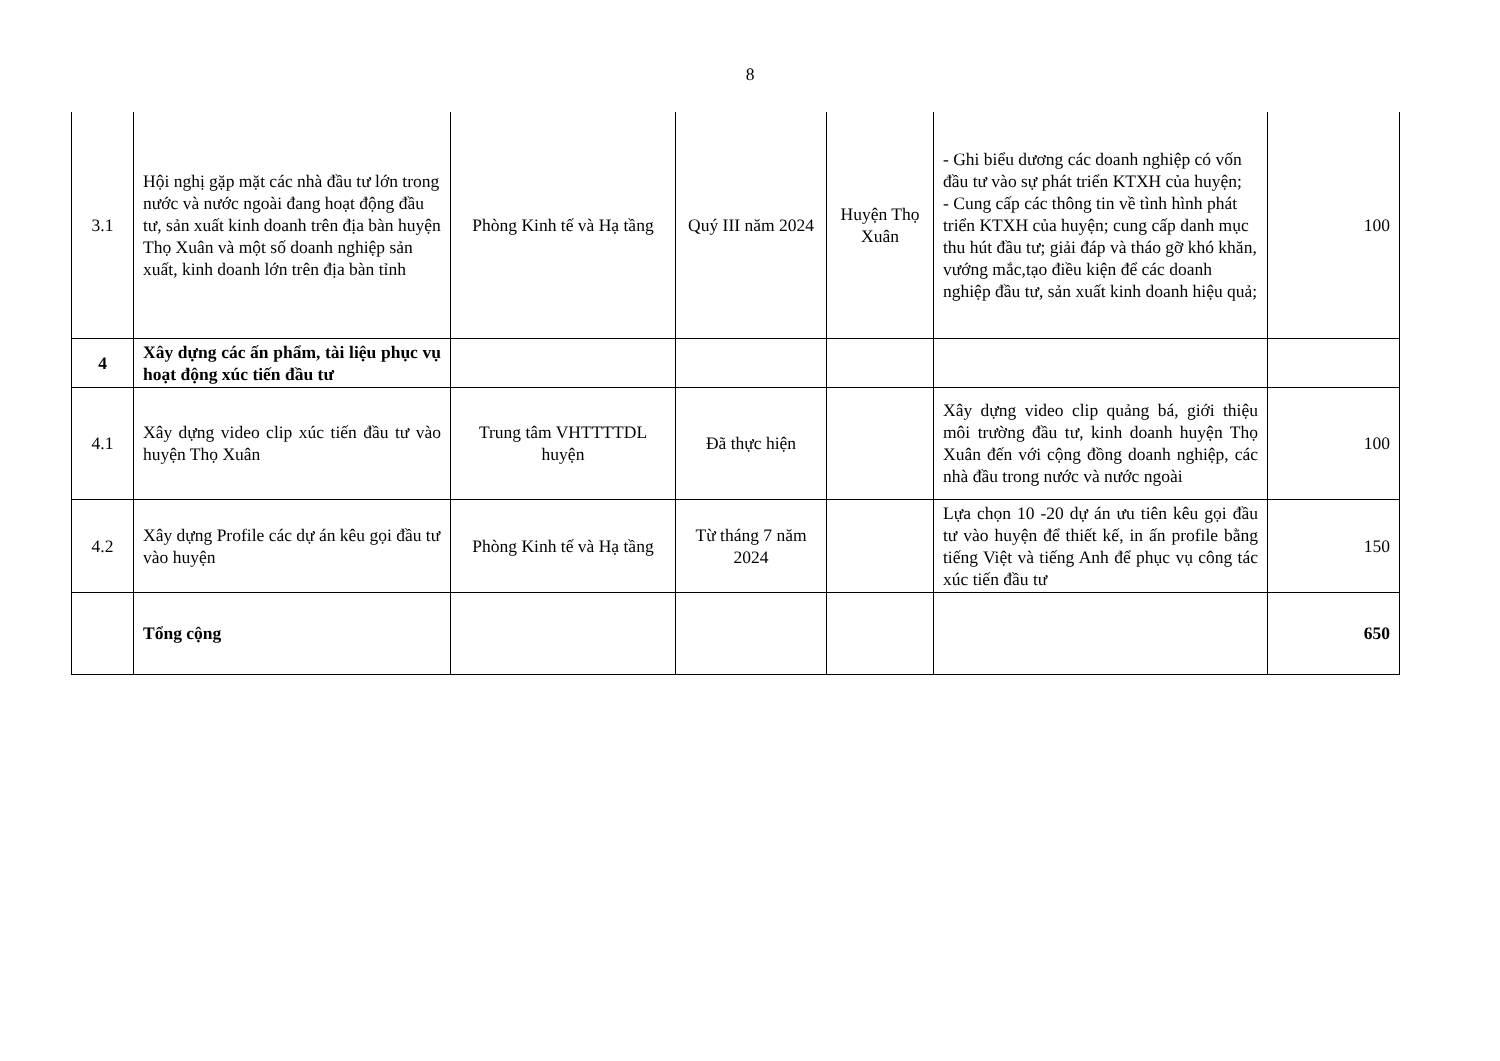8
| 3.1 | Hội nghị gặp mặt các nhà đầu tư lớn trong nước và nước ngoài đang hoạt động đầu tư, sản xuất kinh doanh trên địa bàn huyện Thọ Xuân và một số doanh nghiệp sản xuất, kinh doanh lớn trên địa bàn tỉnh | Phòng Kinh tế và Hạ tầng | Quý III năm 2024 | Huyện Thọ Xuân | - Ghi biểu dương các doanh nghiệp có vốn đầu tư vào sự phát triển KTXH của huyện; - Cung cấp các thông tin về tình hình phát triển KTXH của huyện; cung cấp danh mục thu hút đầu tư; giải đáp và tháo gỡ khó khăn, vướng mắc,tạo điều kiện để các doanh nghiệp đầu tư, sản xuất kinh doanh hiệu quả; | 100 |
| 4 | Xây dựng các ấn phẩm, tài liệu phục vụ hoạt động xúc tiến đầu tư | | | | | |
| 4.1 | Xây dựng video clip xúc tiến đầu tư vào huyện Thọ Xuân | Trung tâm VHTTTTDL huyện | Đã thực hiện | | Xây dựng video clip quảng bá, giới thiệu môi trường đầu tư, kinh doanh huyện Thọ Xuân đến với cộng đồng doanh nghiệp, các nhà đầu trong nước và nước ngoài | 100 |
| 4.2 | Xây dựng Profile các dự án kêu gọi đầu tư vào huyện | Phòng Kinh tế và Hạ tầng | Từ tháng 7 năm 2024 | | Lựa chọn 10 -20 dự án ưu tiên kêu gọi đầu tư vào huyện để thiết kế, in ấn profile bằng tiếng Việt và tiếng Anh để phục vụ công tác xúc tiến đầu tư | 150 |
| | Tổng cộng | | | | | 650 |